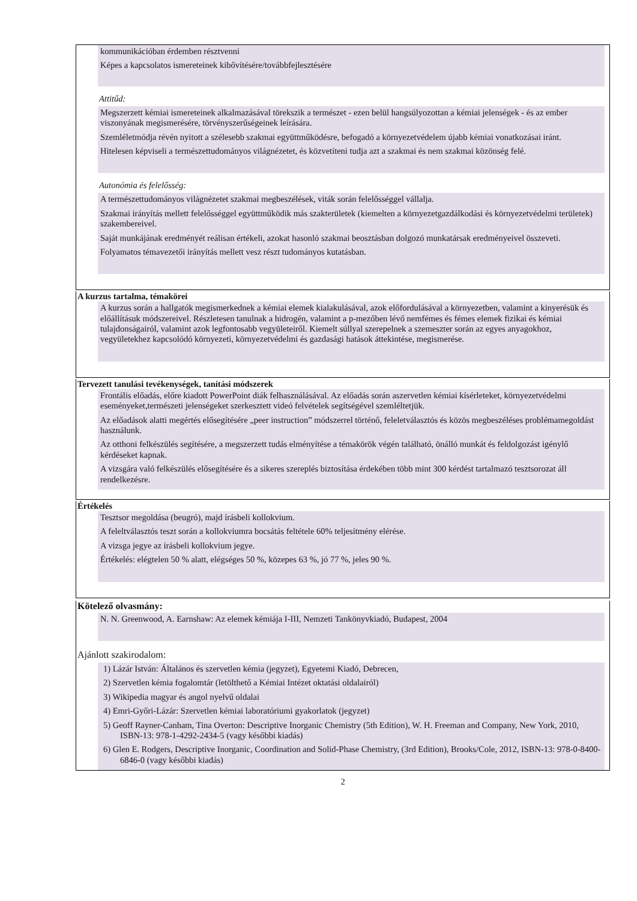kommunikációban érdemben résztvenni
Képes a kapcsolatos ismereteinek kibővítésére/továbbfejlesztésére
Attitűd:
Megszerzett kémiai ismereteinek alkalmazásával törekszik a természet - ezen belül hangsúlyozottan a kémiai jelenségek - és az ember viszonyának megismerésére, törvényszerűségeinek leírására.
Szemléletmódja révén nyitott a szélesebb szakmai együttműködésre, befogadó a környezetvédelem újabb kémiai vonatkozásai iránt.
Hitelesen képviseli a természettudományos világnézetet, és közvetíteni tudja azt a szakmai és nem szakmai közönség felé.
Autonómia és felelősség:
A természettudományos világnézetet szakmai megbeszélések, viták során felelősséggel vállalja.
Szakmai irányítás mellett felelősséggel együttműködik más szakterületek (kiemelten a környezetgazdálkodási és környezetvédelmi területek) szakembereivel.
Saját munkájának eredményét reálisan értékeli, azokat hasonló szakmai beosztásban dolgozó munkatársak eredményeivel összeveti.
Folyamatos témavezetői irányítás mellett vesz részt tudományos kutatásban.
A kurzus tartalma, témakörei
A kurzus során a hallgatók megismerkednek a kémiai elemek kialakulásával, azok előfordulásával a környezetben, valamint a kinyerésük és előállításuk módszereivel. Részletesen tanulnak a hidrogén, valamint a p-mezőben lévő nemfémes és fémes elemek fizikai és kémiai tulajdonságairól, valamint azok legfontosabb vegyületeiről. Kiemelt súllyal szerepelnek a szemeszter során az egyes anyagokhoz, vegyületekhez kapcsolódó környezeti, környezetvédelmi és gazdasági hatások áttekintése, megismerése.
Tervezett tanulási tevékenységek, tanítási módszerek
Frontális előadás, előre kiadott PowerPoint diák felhasználásával. Az előadás során aszervetlen kémiai kísérleteket, környezetvédelmi eseményeket,természeti jelenségeket szerkesztett videó felvételek segítségével szemléltetjük.
Az előadások alatti megértés elősegítésére „peer instruction” módszerrel történő, feleletválasztós és közös megbeszéléses problémamegoldást használunk.
Az otthoni felkészülés segítésére, a megszerzett tudás elményítése a témakörök végén található, önálló munkát és feldolgozást igénylő kérdéseket kapnak.
A vizsgára való felkészülés elősegítésére és a sikeres szereplés biztosítása érdekében több mint 300 kérdést tartalmazó tesztsorozat áll rendelkezésre.
Értékelés
Tesztsor megoldása (beugró), majd írásbeli kollokvium.
A feleltválasztós teszt során a kollokviumra bocsátás feltétele 60% teljesítmény elérése.
A vizsga jegye az írásbeli kollokvium jegye.
Értékelés: elégtelen 50 % alatt, elégséges 50 %, közepes 63 %, jó 77 %, jeles 90 %.
Kötelező olvasmány:
N. N. Greenwood, A. Earnshaw: Az elemek kémiája I-III, Nemzeti Tankönyvkiadó, Budapest, 2004
Ajánlott szakirodalom:
1) Lázár István: Általános és szervetlen kémia (jegyzet), Egyetemi Kiadó, Debrecen,
2) Szervetlen kémia fogalomtár (letölthető a Kémiai Intézet oktatási oldalairól)
3) Wikipedia magyar és angol nyelvű oldalai
4) Emri-Győri-Lázár: Szervetlen kémiai laboratóriumi gyakorlatok (jegyzet)
5) Geoff Rayner-Canham, Tina Overton: Descriptive Inorganic Chemistry (5th Edition), W. H. Freeman and Company, New York, 2010, ISBN-13: 978-1-4292-2434-5 (vagy későbbi kiadás)
6) Glen E. Rodgers, Descriptive Inorganic, Coordination and Solid-Phase Chemistry, (3rd Edition), Brooks/Cole, 2012, ISBN-13: 978-0-8400-6846-0 (vagy későbbi kiadás)
2